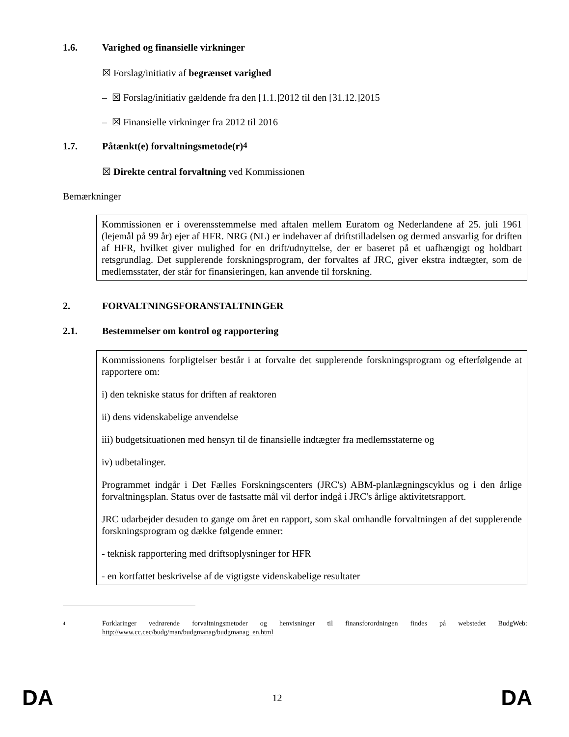1.6. Varighed og finansielle virkninger
☒ Forslag/initiativ af begrænset varighed
– ☒ Forslag/initiativ gældende fra den [1.1.]2012 til den [31.12.]2015
– ☒ Finansielle virkninger fra 2012 til 2016
1.7. Påtænkt(e) forvaltningsmetode(r)<sup>4</sup>
☒ Direkte central forvaltning ved Kommissionen
Bemærkninger
Kommissionen er i overensstemmelse med aftalen mellem Euratom og Nederlandene af 25. juli 1961 (lejemål på 99 år) ejer af HFR. NRG (NL) er indehaver af driftstilladelsen og dermed ansvarlig for driften af HFR, hvilket giver mulighed for en drift/udnyttelse, der er baseret på et uafhængigt og holdbart retsgrundlag. Det supplerende forskningsprogram, der forvaltes af JRC, giver ekstra indtægter, som de medlemsstater, der står for finansieringen, kan anvende til forskning.
2. FORVALTNINGSFORANSTALTNINGER
2.1. Bestemmelser om kontrol og rapportering
Kommissionens forpligtelser består i at forvalte det supplerende forskningsprogram og efterfølgende at rapportere om:
i) den tekniske status for driften af reaktoren
ii) dens videnskabelige anvendelse
iii) budgetsituationen med hensyn til de finansielle indtægter fra medlemsstaterne og
iv) udbetalinger.
Programmet indgår i Det Fælles Forskningscenters (JRC's) ABM-planlægningscyklus og i den årlige forvaltningsplan. Status over de fastsatte mål vil derfor indgå i JRC's årlige aktivitetsrapport.
JRC udarbejder desuden to gange om året en rapport, som skal omhandle forvaltningen af det supplerende forskningsprogram og dække følgende emner:
- teknisk rapportering med driftsoplysninger for HFR
- en kortfattet beskrivelse af de vigtigste videnskabelige resultater
4 Forklaringer vedrørende forvaltningsmetoder og henvisninger til finansforordningen findes på webstedet BudgWeb: http://www.cc.cec/budg/man/budgmanag/budgmanag_en.html
DA 12 DA